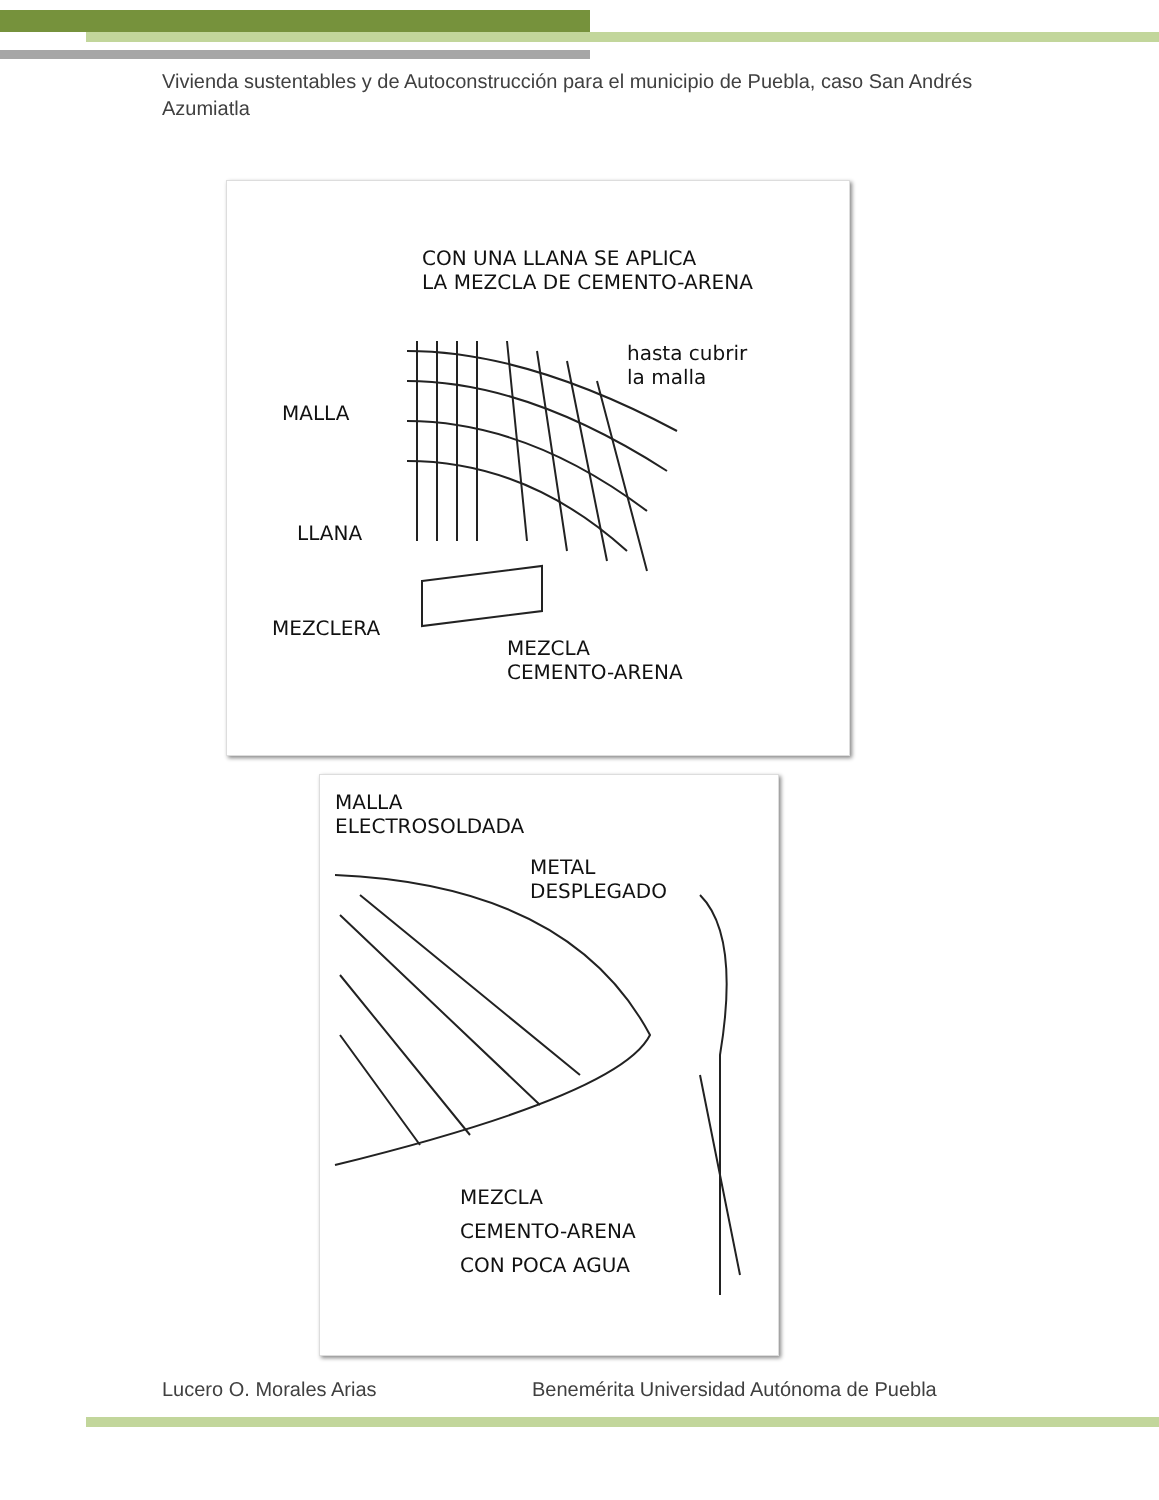Vivienda sustentables y de Autoconstrucción para el municipio de Puebla, caso San Andrés Azumiatla
CON UNA LLANA SE APLICA
LA MEZCLA DE CEMENTO-ARENA
hasta cubrir
la malla
MALLA
LLANA
MEZCLERA
MEZCLA
CEMENTO-ARENA
MALLA
ELECTROSOLDADA
METAL
DESPLEGADO
MEZCLA
CEMENTO-ARENA
CON POCA AGUA
Lucero O. Morales Arias Benemérita Universidad Autónoma de Puebla